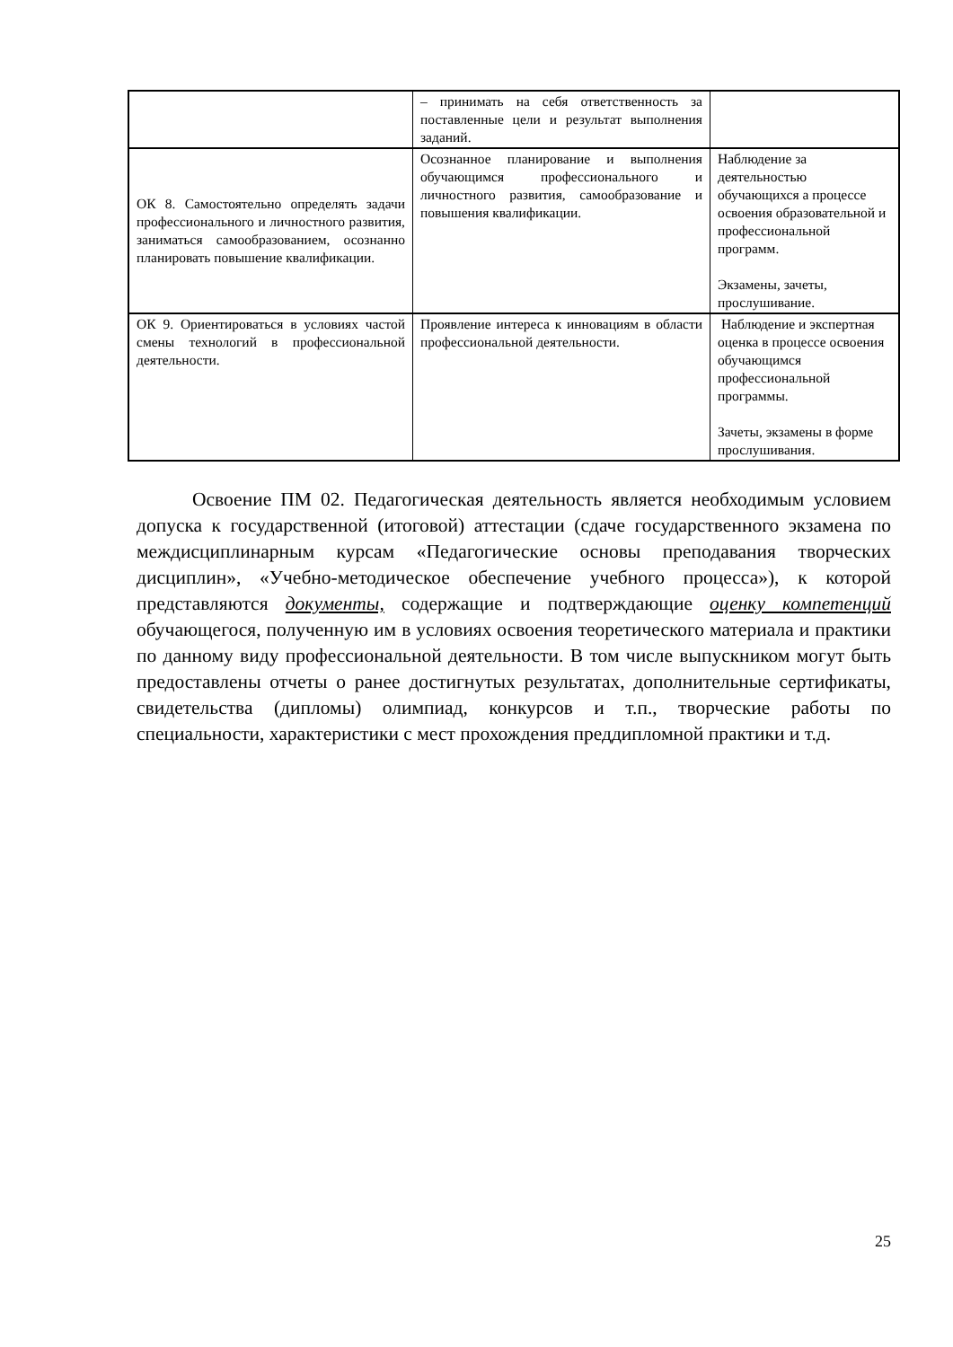| | – принимать на себя ответственность за поставленные цели и результат выполнения заданий. | |
| ОК 8. Самостоятельно определять задачи профессионального и личностного развития, заниматься самообразованием, осознанно планировать повышение квалификации. | Осознанное планирование и выполнения обучающимся профессионального и личностного развития, самообразование и повышения квалификации. | Наблюдение за деятельностью обучающихся а процессе освоения образовательной и профессиональной программ. Экзамены, зачеты, прослушивание. |
| ОК 9. Ориентироваться в условиях частой смены технологий в профессиональной деятельности. | Проявление интереса к инновациям в области профессиональной деятельности. | Наблюдение и экспертная оценка в процессе освоения обучающимся профессиональной программы. Зачеты, экзамены в форме прослушивания. |
Освоение ПМ 02. Педагогическая деятельность является необходимым условием допуска к государственной (итоговой) аттестации (сдаче государственного экзамена по междисциплинарным курсам «Педагогические основы преподавания творческих дисциплин», «Учебно-методическое обеспечение учебного процесса»), к которой представляются документы, содержащие и подтверждающие оценку компетенций обучающегося, полученную им в условиях освоения теоретического материала и практики по данному виду профессиональной деятельности. В том числе выпускником могут быть предоставлены отчеты о ранее достигнутых результатах, дополнительные сертификаты, свидетельства (дипломы) олимпиад, конкурсов и т.п., творческие работы по специальности, характеристики с мест прохождения преддипломной практики и т.д.
25